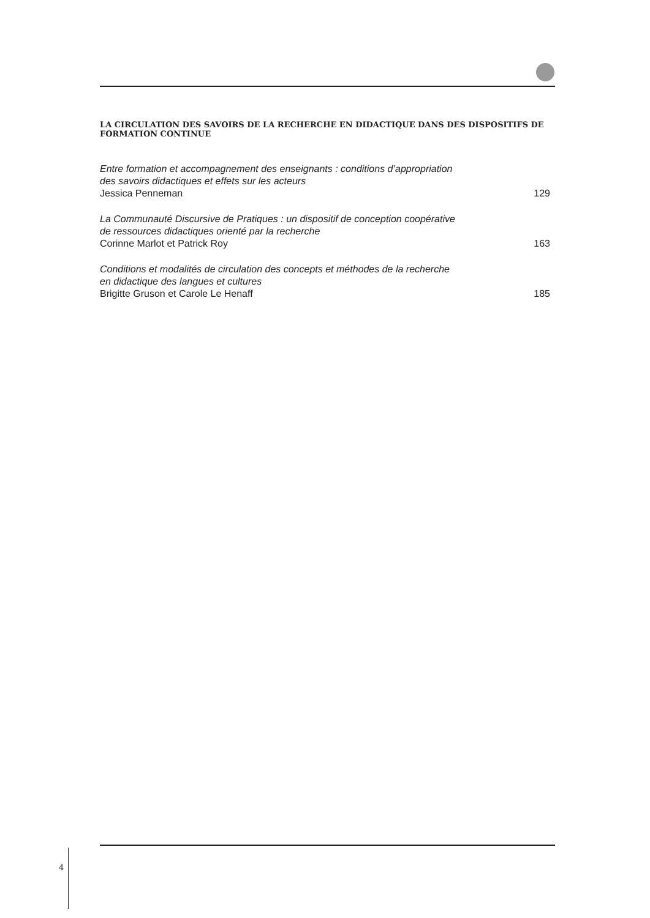LA CIRCULATION DES SAVOIRS DE LA RECHERCHE EN DIDACTIQUE DANS DES DISPOSITIFS DE FORMATION CONTINUE
Entre formation et accompagnement des enseignants : conditions d’appropriation
des savoirs didactiques et effets sur les acteurs
Jessica Penneman 129
La Communauté Discursive de Pratiques : un dispositif de conception coopérative
de ressources didactiques orienté par la recherche
Corinne Marlot et Patrick Roy 163
Conditions et modalités de circulation des concepts et méthodes de la recherche
en didactique des langues et cultures
Brigitte Gruson et Carole Le Henaff 185
4